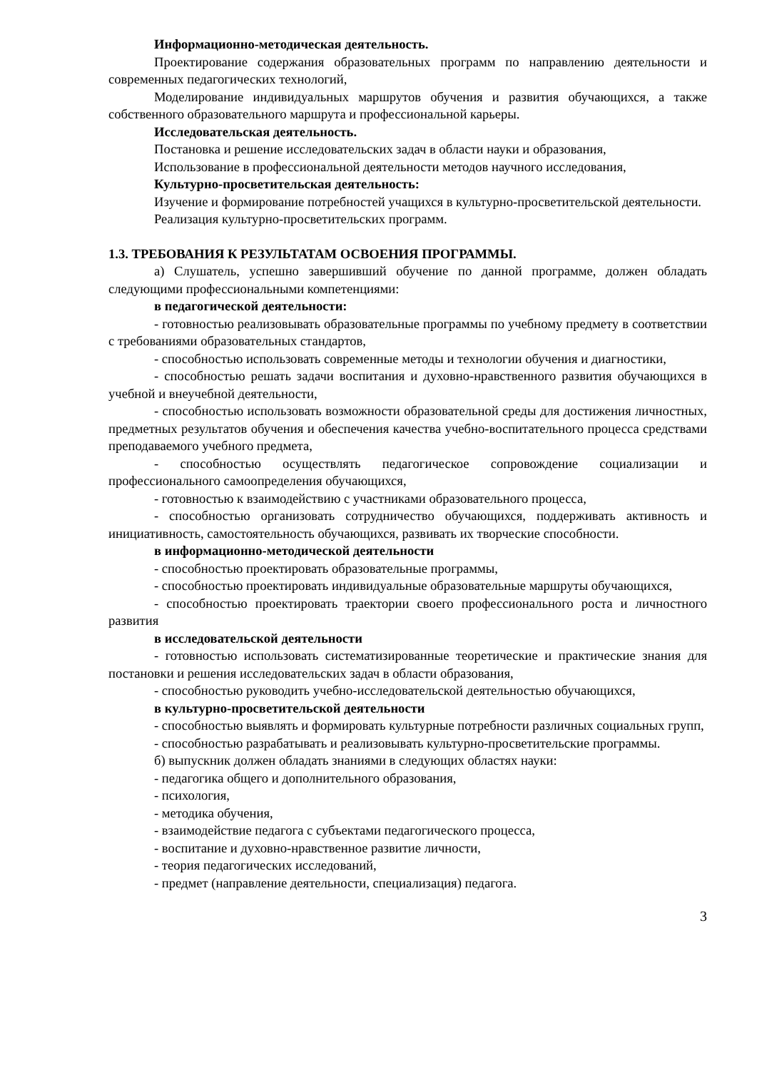Информационно-методическая деятельность.
Проектирование содержания образовательных программ по направлению деятельности и современных педагогических технологий,
Моделирование индивидуальных маршрутов обучения и развития обучающихся, а также собственного образовательного маршрута и профессиональной карьеры.
Исследовательская деятельность.
Постановка и решение исследовательских задач в области науки и образования,
Использование в профессиональной деятельности методов научного исследования,
Культурно-просветительская деятельность:
Изучение и формирование потребностей учащихся в культурно-просветительской деятельности.
Реализация культурно-просветительских программ.
1.3. ТРЕБОВАНИЯ К РЕЗУЛЬТАТАМ ОСВОЕНИЯ ПРОГРАММЫ.
а) Слушатель, успешно завершивший обучение по данной программе, должен обладать следующими профессиональными компетенциями:
в педагогической деятельности:
- готовностью реализовывать образовательные программы по учебному предмету в соответствии с требованиями образовательных стандартов,
- способностью использовать современные методы и технологии обучения и диагностики,
- способностью решать задачи воспитания и духовно-нравственного развития обучающихся в учебной и внеучебной деятельности,
- способностью использовать возможности образовательной среды для достижения личностных, предметных результатов обучения и обеспечения качества учебно-воспитательного процесса средствами преподаваемого учебного предмета,
- способностью осуществлять педагогическое сопровождение социализации и профессионального самоопределения обучающихся,
- готовностью к взаимодействию с участниками образовательного процесса,
- способностью организовать сотрудничество обучающихся, поддерживать активность и инициативность, самостоятельность обучающихся, развивать их творческие способности.
в информационно-методической деятельности
- способностью проектировать образовательные программы,
- способностью проектировать индивидуальные образовательные маршруты обучающихся,
- способностью проектировать траектории своего профессионального роста и личностного развития
в исследовательской деятельности
- готовностью использовать систематизированные теоретические и практические знания для постановки и решения исследовательских задач в области образования,
- способностью руководить учебно-исследовательской деятельностью обучающихся,
в культурно-просветительской деятельности
- способностью выявлять и формировать культурные потребности различных социальных групп,
- способностью разрабатывать и реализовывать культурно-просветительские программы.
б) выпускник должен обладать знаниями в следующих областях науки:
- педагогика общего и дополнительного образования,
- психология,
- методика обучения,
- взаимодействие педагога с субъектами педагогического процесса,
- воспитание и духовно-нравственное развитие личности,
- теория педагогических исследований,
- предмет (направление деятельности, специализация) педагога.
3